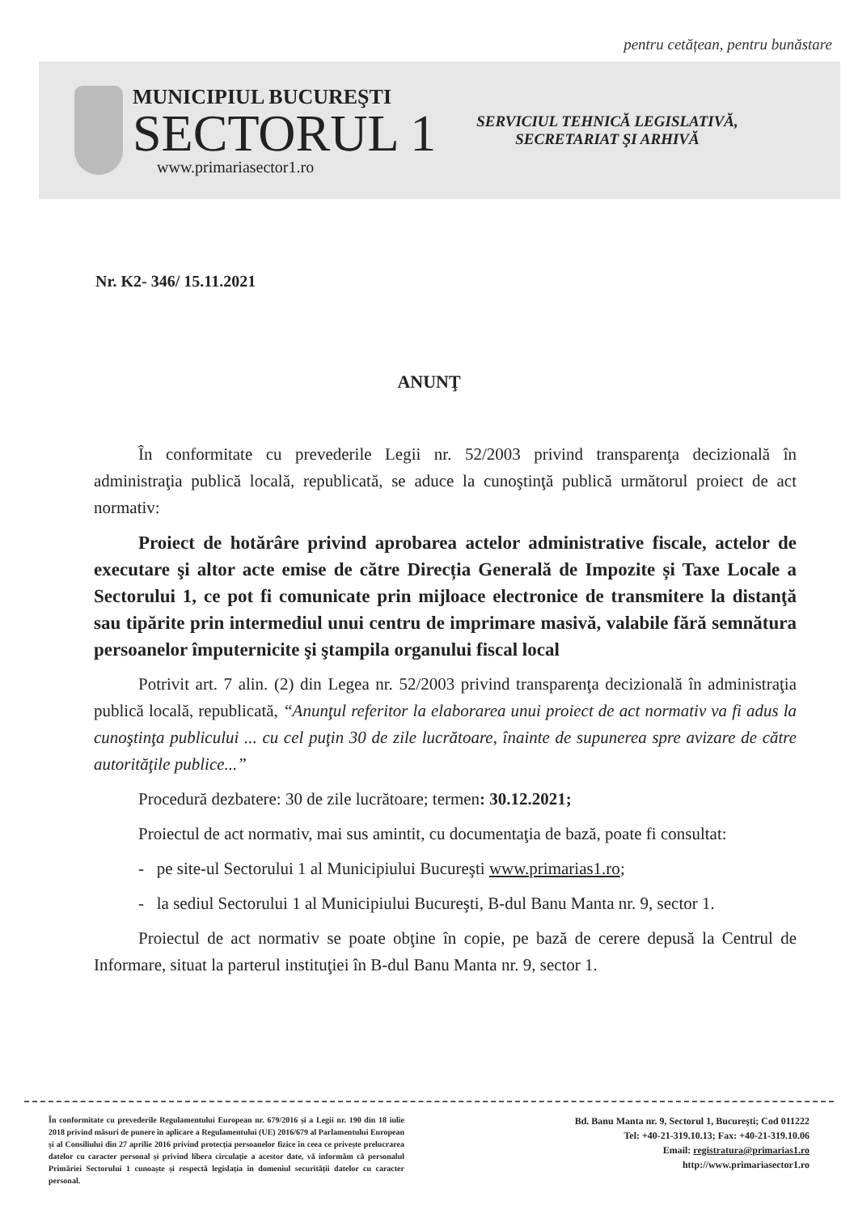pentru cetățean, pentru bunăstare
MUNICIPIUL BUCUREŞTI
SECTORUL 1
www.primariasector1.ro
SERVICIUL TEHNICĂ LEGISLATIVĂ,
SECRETARIAT ŞI ARHIVĂ
Nr. K2- 346/ 15.11.2021
ANUNŢ
În conformitate cu prevederile Legii nr. 52/2003 privind transparenţa decizională în administraţia publică locală, republicată, se aduce la cunoştinţă publică următorul proiect de act normativ:
Proiect de hotărâre privind aprobarea actelor administrative fiscale, actelor de executare şi altor acte emise de către Direcția Generală de Impozite și Taxe Locale a Sectorului 1, ce pot fi comunicate prin mijloace electronice de transmitere la distanţă sau tipărite prin intermediul unui centru de imprimare masivă, valabile fără semnătura persoanelor împuternicite şi ştampila organului fiscal local
Potrivit art. 7 alin. (2) din Legea nr. 52/2003 privind transparenţa decizională în administraţia publică locală, republicată, “Anunţul referitor la elaborarea unui proiect de act normativ va fi adus la cunoştinţa publicului ... cu cel puţin 30 de zile lucrătoare, înainte de supunerea spre avizare de către autorităţile publice...”
Procedură dezbatere: 30 de zile lucrătoare; termen: 30.12.2021;
Proiectul de act normativ, mai sus amintit, cu documentaţia de bază, poate fi consultat:
- pe site-ul Sectorului 1 al Municipiului Bucureşti www.primarias1.ro;
- la sediul Sectorului 1 al Municipiului Bucureşti, B-dul Banu Manta nr. 9, sector 1.
Proiectul de act normativ se poate obţine în copie, pe bază de cerere depusă la Centrul de Informare, situat la parterul instituţiei în B-dul Banu Manta nr. 9, sector 1.
În conformitate cu prevederile Regulamentului European nr. 679/2016 și a Legii nr. 190 din 18 iulie 2018 privind măsuri de punere în aplicare a Regulamentului (UE) 2016/679 al Parlamentului European și al Consiliului din 27 aprilie 2016 privind protecția persoanelor fizice în ceea ce privește prelucrarea datelor cu caracter personal și privind libera circulație a acestor date, vă informăm că personalul Primăriei Sectorului 1 cunoaște și respectă legislația în domeniul securității datelor cu caracter personal.
Bd. Banu Manta nr. 9, Sectorul 1, Bucureşti; Cod 011222
Tel: +40-21-319.10.13; Fax: +40-21-319.10.06
Email: registratura@primarias1.ro
http://www.primariasector1.ro